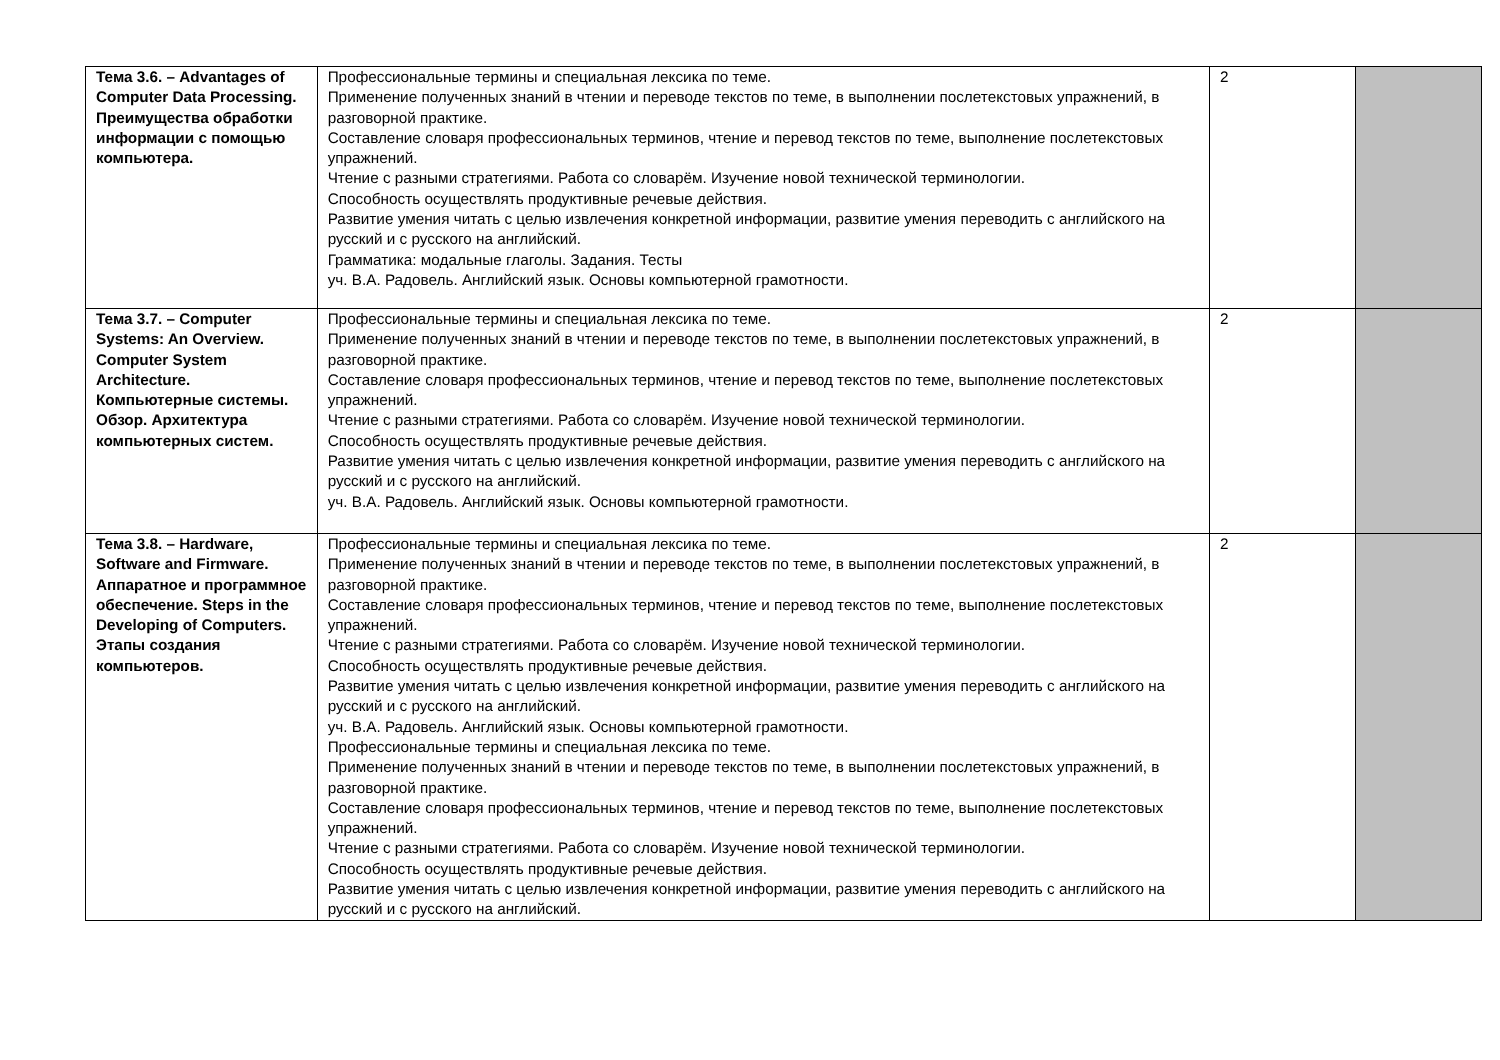| Тема 3.6. – Advantages of Computer Data Processing. Преимущества обработки информации с помощью компьютера. | Профессиональные термины и специальная лексика по теме. Применение полученных знаний в чтении и переводе текстов по теме, в выполнении послетекстовых упражнений, в разговорной практике. Составление словаря профессиональных терминов, чтение и перевод текстов по теме, выполнение послетекстовых упражнений. Чтение с разными стратегиями. Работа со словарём. Изучение новой технической терминологии. Способность осуществлять продуктивные речевые действия. Развитие умения читать с целью извлечения конкретной информации, развитие умения переводить с английского на русский и с русского на английский. Грамматика: модальные глаголы. Задания. Тесты уч. В.А. Радовель. Английский язык. Основы компьютерной грамотности. | 2 | |
| Тема 3.7. – Computer Systems: An Overview. Computer System Architecture. Компьютерные системы. Обзор. Архитектура компьютерных систем. | Профессиональные термины и специальная лексика по теме. Применение полученных знаний в чтении и переводе текстов по теме, в выполнении послетекстовых упражнений, в разговорной практике. Составление словаря профессиональных терминов, чтение и перевод текстов по теме, выполнение послетекстовых упражнений. Чтение с разными стратегиями. Работа со словарём. Изучение новой технической терминологии. Способность осуществлять продуктивные речевые действия. Развитие умения читать с целью извлечения конкретной информации, развитие умения переводить с английского на русский и с русского на английский. уч. В.А. Радовель. Английский язык. Основы компьютерной грамотности. | 2 | |
| Тема 3.8. – Hardware, Software and Firmware. Аппаратное и программное обеспечение. Steps in the Developing of Computers. Этапы создания компьютеров. | Профессиональные термины и специальная лексика по теме. Применение полученных знаний в чтении и переводе текстов по теме, в выполнении послетекстовых упражнений, в разговорной практике. Составление словаря профессиональных терминов, чтение и перевод текстов по теме, выполнение послетекстовых упражнений. Чтение с разными стратегиями. Работа со словарём. Изучение новой технической терминологии. Способность осуществлять продуктивные речевые действия. Развитие умения читать с целью извлечения конкретной информации, развитие умения переводить с английского на русский и с русского на английский. уч. В.А. Радовель. Английский язык. Основы компьютерной грамотности. Профессиональные термины и специальная лексика по теме. Применение полученных знаний в чтении и переводе текстов по теме, в выполнении послетекстовых упражнений, в разговорной практике. Составление словаря профессиональных терминов, чтение и перевод текстов по теме, выполнение послетекстовых упражнений. Чтение с разными стратегиями. Работа со словарём. Изучение новой технической терминологии. Способность осуществлять продуктивные речевые действия. Развитие умения читать с целью извлечения конкретной информации, развитие умения переводить с английского на русский и с русского на английский. | 2 | |